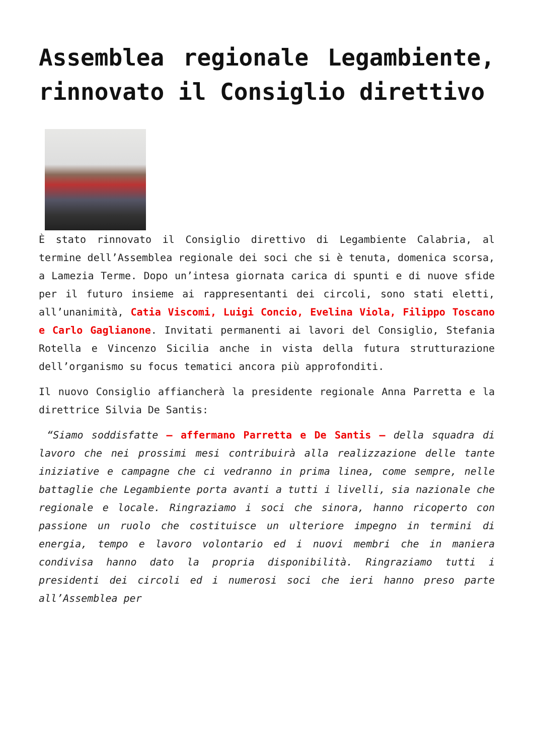Assemblea regionale Legambiente, rinnovato il Consiglio direttivo
È stato rinnovato il Consiglio direttivo di Legambiente Calabria, al termine dell’Assemblea regionale dei soci che si è tenuta, domenica scorsa, a Lamezia Terme. Dopo un’intesa giornata carica di spunti e di nuove sfide per il futuro insieme ai rappresentanti dei circoli, sono stati eletti, all’unanimità, Catia Viscomi, Luigi Concio, Evelina Viola, Filippo Toscano e Carlo Gaglianone. Invitati permanenti ai lavori del Consiglio, Stefania Rotella e Vincenzo Sicilia anche in vista della futura strutturazione dell’organismo su focus tematici ancora più approfonditi.
Il nuovo Consiglio affiancherà la presidente regionale Anna Parretta e la direttrice Silvia De Santis:
“Siamo soddisfatte – affermano Parretta e De Santis – della squadra di lavoro che nei prossimi mesi contribuirà alla realizzazione delle tante iniziative e campagne che ci vedranno in prima linea, come sempre, nelle battaglie che Legambiente porta avanti a tutti i livelli, sia nazionale che regionale e locale. Ringraziamo i soci che sinora, hanno ricoperto con passione un ruolo che costituisce un ulteriore impegno in termini di energia, tempo e lavoro volontario ed i nuovi membri che in maniera condivisa hanno dato la propria disponibilità. Ringraziamo tutti i presidenti dei circoli ed i numerosi soci che ieri hanno preso parte all’Assemblea per